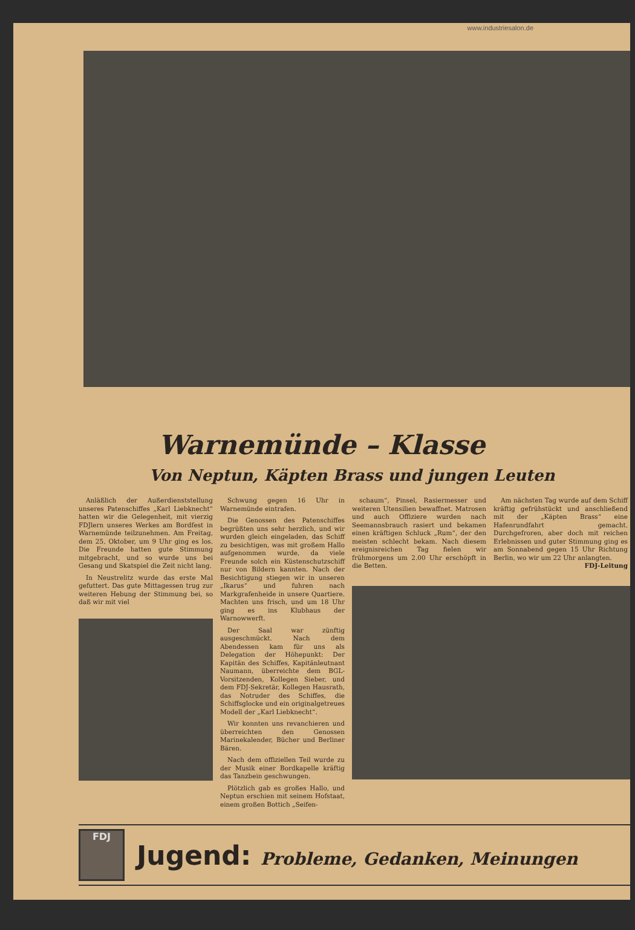www.industriesalon.de
Warnemünde – Klasse
Von Neptun, Käpten Brass und jungen Leuten
Anläßlich der Außerdienststellung unseres Patenschiffes „Karl Liebknecht“ hatten wir die Gelegenheit, mit vierzig FDJlern unseres Werkes am Bordfest in Warnemünde teilzunehmen. Am Freitag, dem 25. Oktober, um 9 Uhr ging es los. Die Freunde hatten gute Stimmung mitgebracht, und so wurde uns bei Gesang und Skatspiel die Zeit nicht lang.
In Neustrelitz wurde das erste Mal gefuttert. Das gute Mittagessen trug zur weiteren Hebung der Stimmung bei, so daß wir mit viel
Schwung gegen 16 Uhr in Warnemünde eintrafen.
Die Genossen des Patenschiffes begrüßten uns sehr herzlich, und wir wurden gleich eingeladen, das Schiff zu besichtigen, was mit großem Hallo aufgenommen wurde, da viele Freunde solch ein Küstenschutzschiff nur von Bildern kannten. Nach der Besichtigung stiegen wir in unseren „Ikarus“ und fuhren nach Markgrafenheide in unsere Quartiere. Machten uns frisch, und um 18 Uhr ging es ins Klubhaus der Warnowwerft.
Der Saal war zünftig ausgeschmückt. Nach dem Abendessen kam für uns als Delegation der Höhepunkt: Der Kapitän des Schiffes, Kapitänleutnant Naumann, überreichte dem BGL-Vorsitzenden, Kollegen Sieber, und dem FDJ-Sekretär, Kollegen Hausrath, das Notruder des Schiffes, die Schiffsglocke und ein originalgetreues Modell der „Karl Liebknecht“.
Wir konnten uns revanchieren und überreichten den Genossen Marinekalender, Bücher und Berliner Bären.
Nach dem offiziellen Teil wurde zu der Musik einer Bordkapelle kräftig das Tanzbein geschwungen.
Plötzlich gab es großes Hallo, und Neptun erschien mit seinem Hofstaat, einem großen Bottich „Seifen-
schaum“, Pinsel, Rasiermesser und weiteren Utensilien bewaffnet. Matrosen und auch Offiziere wurden nach Seemannsbrauch rasiert und bekamen einen kräftigen Schluck „Rum“, der den meisten schlecht bekam. Nach diesem ereignisreichen Tag fielen wir frühmorgens um 2.00 Uhr erschöpft in die Betten.
Am nächsten Tag wurde auf dem Schiff kräftig gefrühstückt und anschließend mit der „Käpten Brass“ eine Hafenrundfahrt gemacht. Durchgefroren, aber doch mit reichen Erlebnissen und guter Stimmung ging es am Sonnabend gegen 15 Uhr Richtung Berlin, wo wir um 22 Uhr anlangten. FDJ-Leitung
FDJ
Jugend: Probleme, Gedanken, Meinungen